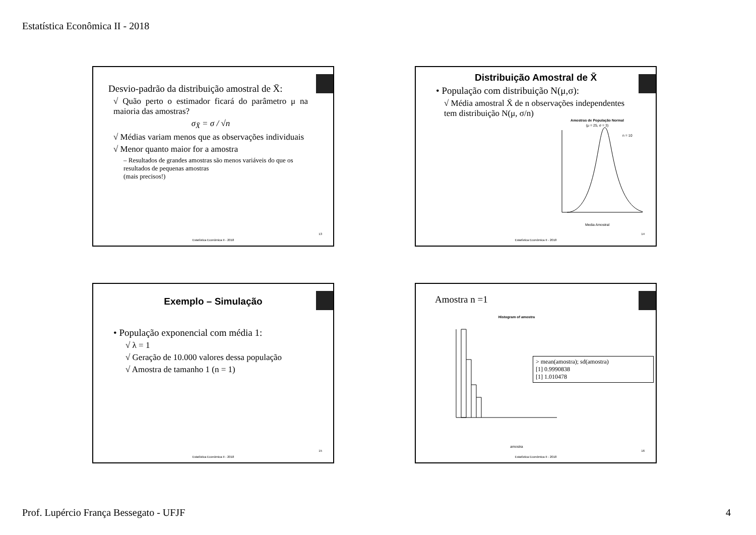Estatística Econômica II - 2018
Desvio-padrão da distribuição amostral de X̄:
√ Quão perto o estimador ficará do parâmetro μ na maioria das amostras?
σ<sub>X̄</sub> = σ / √n
√ Médias variam menos que as observações individuais
√ Menor quanto maior for a amostra
– Resultados de grandes amostras são menos variáveis do que os resultados de pequenas amostras
(mais precisos!)
13
Estatística Econômica II - 2018
Distribuição Amostral de X̄
• População com distribuição N(μ,σ):
√ Média amostral X̄ de n observações independentes tem distribuição N(μ, σ/n)
Amostras de População Normal
(μ = 25, σ = 3)
n = 10
Media Amostral
14
Estatística Econômica II - 2018
Exemplo – Simulação
• População exponencial com média 1:
√ λ = 1
√ Geração de 10.000 valores dessa população
√ Amostra de tamanho 1 (n = 1)
15
Estatística Econômica II - 2018
Amostra n =1
Histogram of amostra
amostra
> mean(amostra); sd(amostra)
[1] 0.9990838
[1] 1.010478
16
Estatística Econômica II - 2018
Prof. Lupércio França Bessegato - UFJF 4